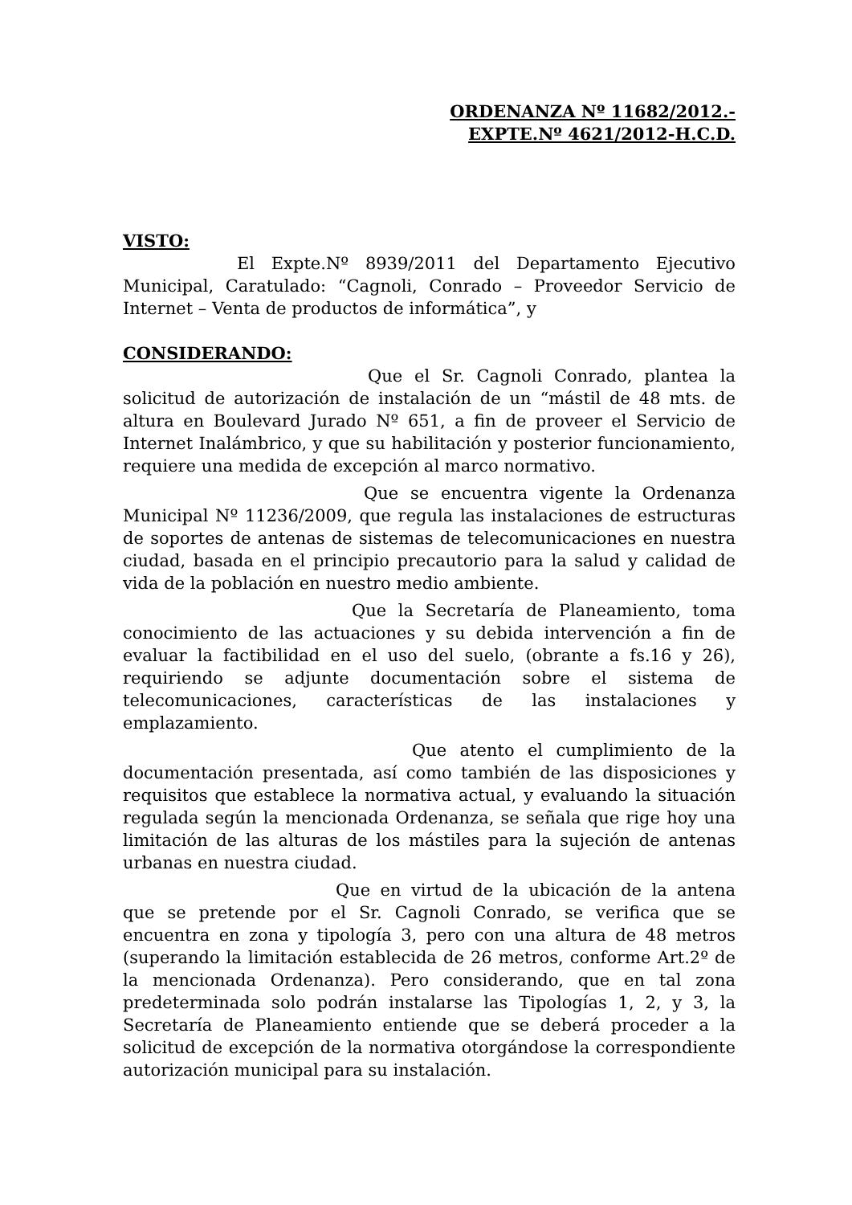ORDENANZA Nº 11682/2012.-
EXPTE.Nº 4621/2012-H.C.D.
VISTO:
El Expte.Nº 8939/2011 del Departamento Ejecutivo Municipal, Caratulado: “Cagnoli, Conrado – Proveedor Servicio de Internet – Venta de productos de informática”, y
CONSIDERANDO:
Que el Sr. Cagnoli Conrado, plantea la solicitud de autorización de instalación de un “mástil de 48 mts. de altura en Boulevard Jurado Nº 651, a fin de proveer el Servicio de Internet Inalámbrico, y que su habilitación y posterior funcionamiento, requiere una medida de excepción al marco normativo.
Que se encuentra vigente la Ordenanza Municipal Nº 11236/2009, que regula las instalaciones de estructuras de soportes de antenas de sistemas de telecomunicaciones en nuestra ciudad, basada en el principio precautorio para la salud y calidad de vida de la población en nuestro medio ambiente.
Que la Secretaría de Planeamiento, toma conocimiento de las actuaciones y su debida intervención a fin de evaluar la factibilidad en el uso del suelo, (obrante a fs.16 y 26), requiriendo se adjunte documentación sobre el sistema de telecomunicaciones, características de las instalaciones y emplazamiento.
Que atento el cumplimiento de la documentación presentada, así como también de las disposiciones y requisitos que establece la normativa actual, y evaluando la situación regulada según la mencionada Ordenanza, se señala que rige hoy una limitación de las alturas de los mástiles para la sujeción de antenas urbanas en nuestra ciudad.
Que en virtud de la ubicación de la antena que se pretende por el Sr. Cagnoli Conrado, se verifica que se encuentra en zona y tipología 3, pero con una altura de 48 metros (superando la limitación establecida de 26 metros, conforme Art.2º de la mencionada Ordenanza). Pero considerando, que en tal zona predeterminada solo podrán instalarse las Tipologías 1, 2, y 3, la Secretaría de Planeamiento entiende que se deberá proceder a la solicitud de excepción de la normativa otorgándose la correspondiente autorización municipal para su instalación.